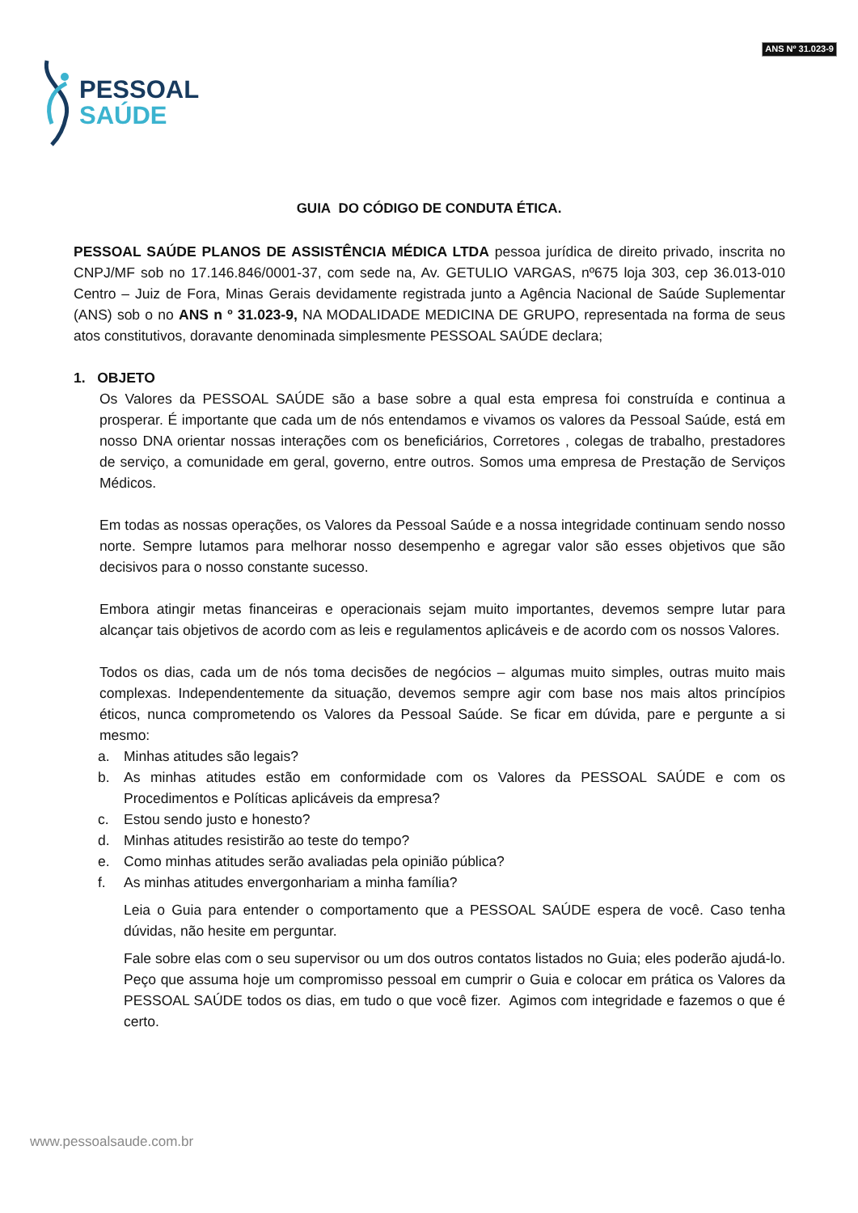PESSOAL
SAÚDE
ANS Nº 31.023-9
GUIA DO CÓDIGO DE CONDUTA ÉTICA.
PESSOAL SAÚDE PLANOS DE ASSISTÊNCIA MÉDICA LTDA pessoa jurídica de direito privado, inscrita no CNPJ/MF sob no 17.146.846/0001-37, com sede na, Av. GETULIO VARGAS, nº675 loja 303, cep 36.013-010 Centro – Juiz de Fora, Minas Gerais devidamente registrada junto a Agência Nacional de Saúde Suplementar (ANS) sob o no ANS n º 31.023-9, NA MODALIDADE MEDICINA DE GRUPO, representada na forma de seus atos constitutivos, doravante denominada simplesmente PESSOAL SAÚDE declara;
1. OBJETO
Os Valores da PESSOAL SAÚDE são a base sobre a qual esta empresa foi construída e continua a prosperar. É importante que cada um de nós entendamos e vivamos os valores da Pessoal Saúde, está em nosso DNA orientar nossas interações com os beneficiários, Corretores , colegas de trabalho, prestadores de serviço, a comunidade em geral, governo, entre outros. Somos uma empresa de Prestação de Serviços Médicos.
Em todas as nossas operações, os Valores da Pessoal Saúde e a nossa integridade continuam sendo nosso norte. Sempre lutamos para melhorar nosso desempenho e agregar valor são esses objetivos que são decisivos para o nosso constante sucesso.
Embora atingir metas financeiras e operacionais sejam muito importantes, devemos sempre lutar para alcançar tais objetivos de acordo com as leis e regulamentos aplicáveis e de acordo com os nossos Valores.
Todos os dias, cada um de nós toma decisões de negócios – algumas muito simples, outras muito mais complexas. Independentemente da situação, devemos sempre agir com base nos mais altos princípios éticos, nunca comprometendo os Valores da Pessoal Saúde. Se ficar em dúvida, pare e pergunte a si mesmo:
a. Minhas atitudes são legais?
b. As minhas atitudes estão em conformidade com os Valores da PESSOAL SAÚDE e com os Procedimentos e Políticas aplicáveis da empresa?
c. Estou sendo justo e honesto?
d. Minhas atitudes resistirão ao teste do tempo?
e. Como minhas atitudes serão avaliadas pela opinião pública?
f. As minhas atitudes envergonhariam a minha família?
Leia o Guia para entender o comportamento que a PESSOAL SAÚDE espera de você. Caso tenha dúvidas, não hesite em perguntar.
Fale sobre elas com o seu supervisor ou um dos outros contatos listados no Guia; eles poderão ajudá-lo. Peço que assuma hoje um compromisso pessoal em cumprir o Guia e colocar em prática os Valores da PESSOAL SAÚDE todos os dias, em tudo o que você fizer. Agimos com integridade e fazemos o que é certo.
www.pessoalsaude.com.br